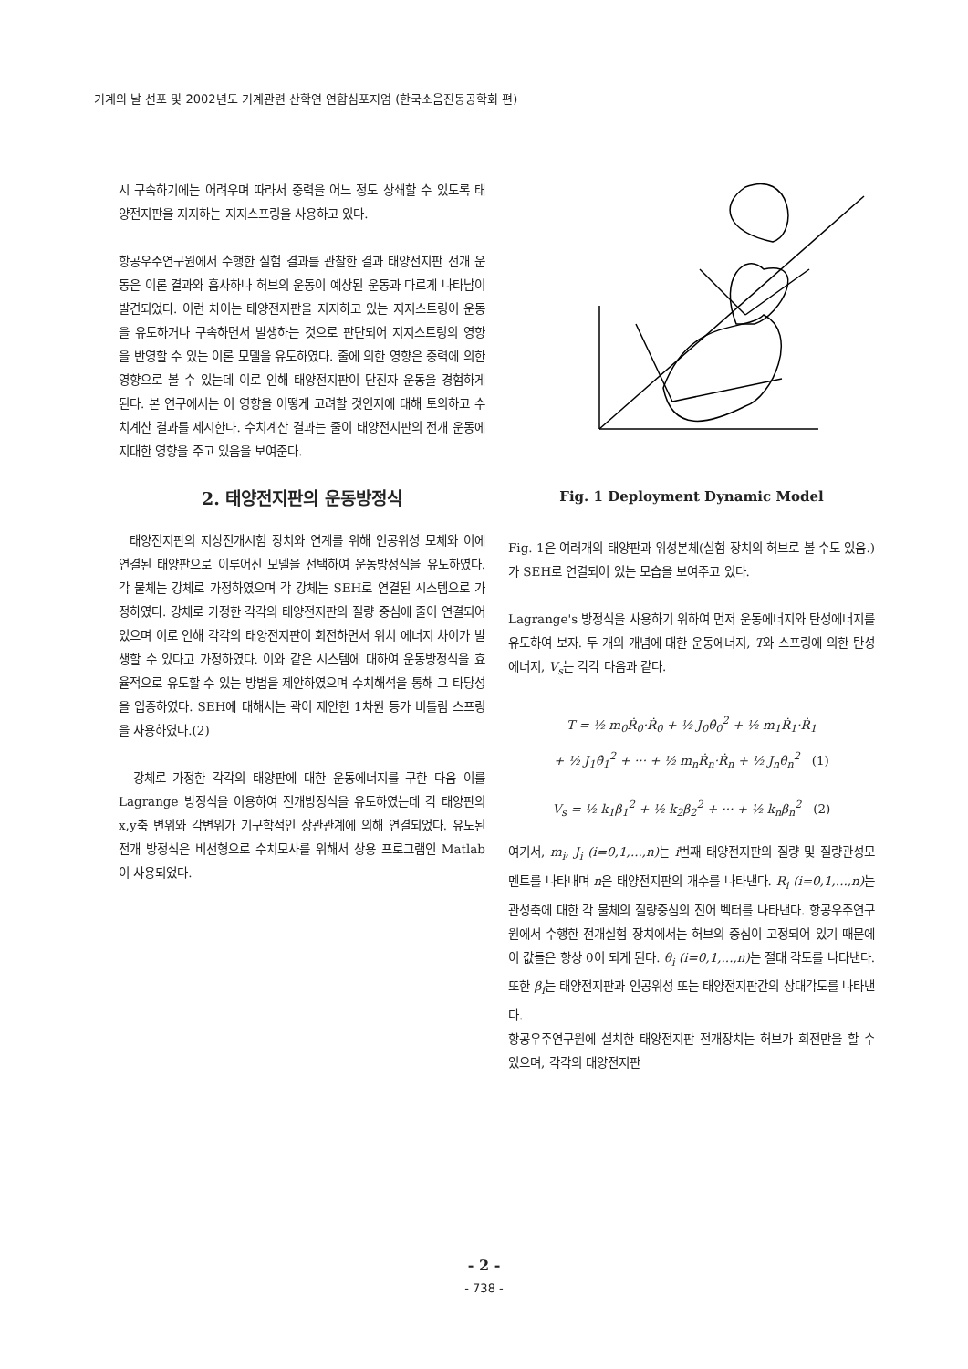기계의 날 선포 및 2002년도 기계관련 산학연 연합심포지엄 (한국소음진동공학회 편)
시 구속하기에는 어려우며 따라서 중력을 어느 정도 상쇄할 수 있도록 태양전지판을 지지하는 지지스프링을 사용하고 있다.
항공우주연구원에서 수행한 실험 결과를 관찰한 결과 태양전지판 전개 운동은 이론 결과와 흡사하나 허브의 운동이 예상된 운동과 다르게 나타남이 발견되었다. 이런 차이는 태양전지판을 지지하고 있는 지지스트링이 운동을 유도하거나 구속하면서 발생하는 것으로 판단되어 지지스트링의 영향을 반영할 수 있는 이론 모델을 유도하였다. 줄에 의한 영향은 중력에 의한 영향으로 볼 수 있는데 이로 인해 태양전지판이 단진자 운동을 경험하게 된다. 본 연구에서는 이 영향을 어떻게 고려할 것인지에 대해 토의하고 수치계산 결과를 제시한다. 수치계산 결과는 줄이 태양전지판의 전개 운동에 지대한 영향을 주고 있음을 보여준다.
2. 태양전지판의 운동방정식
태양전지판의 지상전개시험 장치와 연계를 위해 인공위성 모체와 이에 연결된 태양판으로 이루어진 모델을 선택하여 운동방정식을 유도하였다. 각 물체는 강체로 가정하였으며 각 강체는 SEH로 연결된 시스템으로 가정하였다. 강체로 가정한 각각의 태양전지판의 질량 중심에 줄이 연결되어 있으며 이로 인해 각각의 태양전지판이 회전하면서 위치 에너지 차이가 발생할 수 있다고 가정하였다. 이와 같은 시스템에 대하여 운동방정식을 효율적으로 유도할 수 있는 방법을 제안하였으며 수치해석을 통해 그 타당성을 입증하였다. SEH에 대해서는 곽이 제안한 1차원 등가 비틀림 스프링을 사용하였다.(2)
강체로 가정한 각각의 태양판에 대한 운동에너지를 구한 다음 이를 Lagrange 방정식을 이용하여 전개방정식을 유도하였는데 각 태양판의 x,y축 변위와 각변위가 기구학적인 상관관계에 의해 연결되었다. 유도된 전개 방정식은 비선형으로 수치모사를 위해서 상용 프로그램인 Matlab이 사용되었다.
Fig. 1 Deployment Dynamic Model
Fig. 1은 여러개의 태양판과 위성본체(실험 장치의 허브로 볼 수도 있음.)가 SEH로 연결되어 있는 모습을 보여주고 있다.
Lagrange's 방정식을 사용하기 위하여 먼저 운동에너지와 탄성에너지를 유도하여 보자. 두 개의 개념에 대한 운동에너지, T와 스프링에 의한 탄성에너지, V<sub>s</sub>는 각각 다음과 같다.
T = ½ m<sub>0</sub>Ṙ<sub>0</sub>·Ṙ<sub>0</sub> + ½ J<sub>0</sub>θ̇<sub>0</sub><sup>2</sup> + ½ m<sub>1</sub>Ṙ<sub>1</sub>·Ṙ<sub>1</sub>
+ ½ J<sub>1</sub>θ̇<sub>1</sub><sup>2</sup> + ··· + ½ m<sub>n</sub>Ṙ<sub>n</sub>·Ṙ<sub>n</sub> + ½ J<sub>n</sub>θ̇<sub>n</sub><sup>2</sup> (1)
V<sub>s</sub> = ½ k<sub>1</sub>β<sub>1</sub><sup>2</sup> + ½ k<sub>2</sub>β<sub>2</sub><sup>2</sup> + ··· + ½ k<sub>n</sub>β<sub>n</sub><sup>2</sup> (2)
여기서, m<sub>i</sub>, J<sub>i</sub> (i=0,1,...,n) 는 i번째 태양전지판의 질량 및 질량관성모멘트를 나타내며 n은 태양전지판의 개수를 나타낸다. R<sub>i</sub> (i=0,1,...,n) 는 관성축에 대한 각 물체의 질량중심의 진어 벡터를 나타낸다. 항공우주연구원에서 수행한 전개실험 장치에서는 허브의 중심이 고정되어 있기 때문에 이 값들은 항상 0이 되게 된다. θ<sub>i</sub> (i=0,1,...,n) 는 절대 각도를 나타낸다. 또한 β<sub>i</sub>는 태양전지판과 인공위성 또는 태양전지판간의 상대각도를 나타낸다.
항공우주연구원에 설치한 태양전지판 전개장치는 허브가 회전만을 할 수 있으며, 각각의 태양전지판
- 2 -
- 738 -